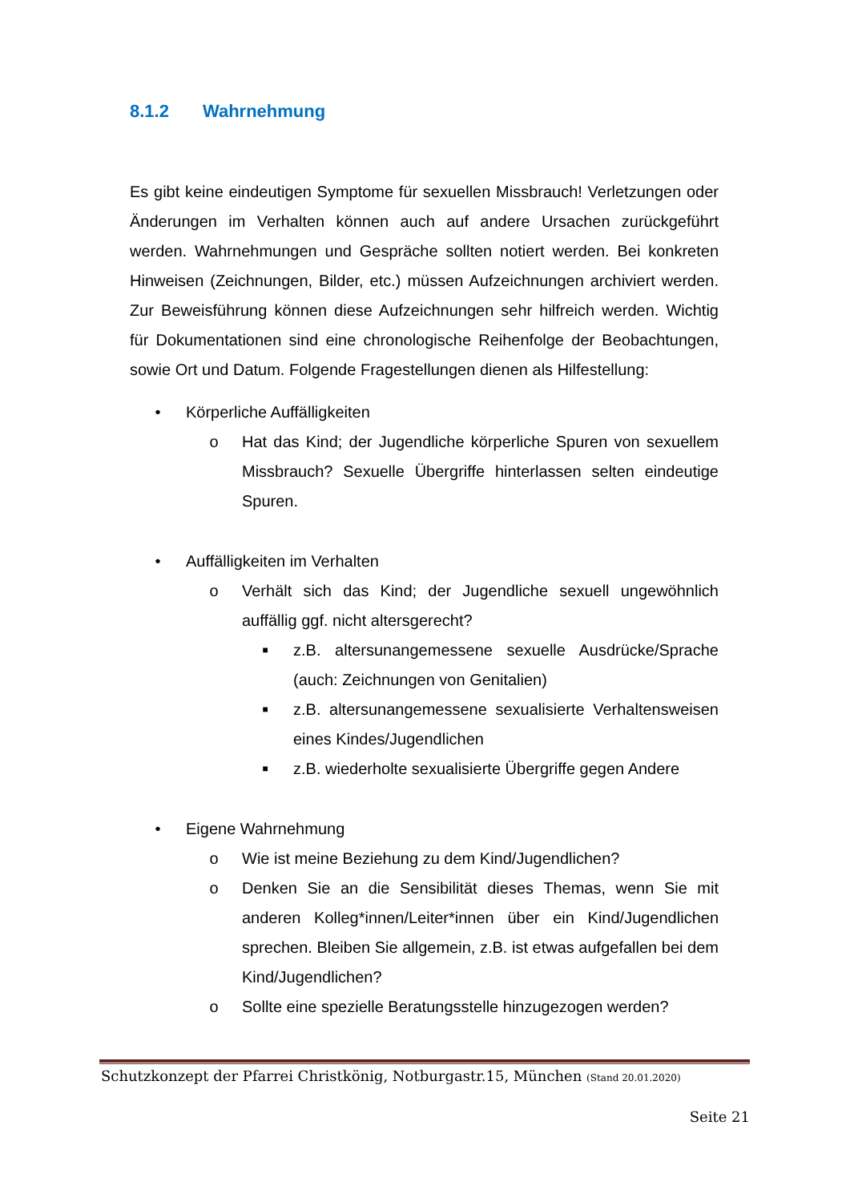8.1.2 Wahrnehmung
Es gibt keine eindeutigen Symptome für sexuellen Missbrauch! Verletzungen oder Änderungen im Verhalten können auch auf andere Ursachen zurückgeführt werden. Wahrnehmungen und Gespräche sollten notiert werden. Bei konkreten Hinweisen (Zeichnungen, Bilder, etc.) müssen Aufzeichnungen archiviert werden. Zur Beweisführung können diese Aufzeichnungen sehr hilfreich werden. Wichtig für Dokumentationen sind eine chronologische Reihenfolge der Beobachtungen, sowie Ort und Datum. Folgende Fragestellungen dienen als Hilfestellung:
• Körperliche Auffälligkeiten
o Hat das Kind; der Jugendliche körperliche Spuren von sexuellem Missbrauch? Sexuelle Übergriffe hinterlassen selten eindeutige Spuren.
• Auffälligkeiten im Verhalten
o Verhält sich das Kind; der Jugendliche sexuell ungewöhnlich auffällig ggf. nicht altersgerecht?
■ z.B. altersunangemessene sexuelle Ausdrücke/Sprache (auch: Zeichnungen von Genitalien)
■ z.B. altersunangemessene sexualisierte Verhaltensweisen eines Kindes/Jugendlichen
■ z.B. wiederholte sexualisierte Übergriffe gegen Andere
• Eigene Wahrnehmung
o Wie ist meine Beziehung zu dem Kind/Jugendlichen?
o Denken Sie an die Sensibilität dieses Themas, wenn Sie mit anderen Kolleg*innen/Leiter*innen über ein Kind/Jugendlichen sprechen. Bleiben Sie allgemein, z.B. ist etwas aufgefallen bei dem Kind/Jugendlichen?
o Sollte eine spezielle Beratungsstelle hinzugezogen werden?
Schutzkonzept der Pfarrei Christkönig, Notburgastr.15, München (Stand 20.01.2020)
Seite 21